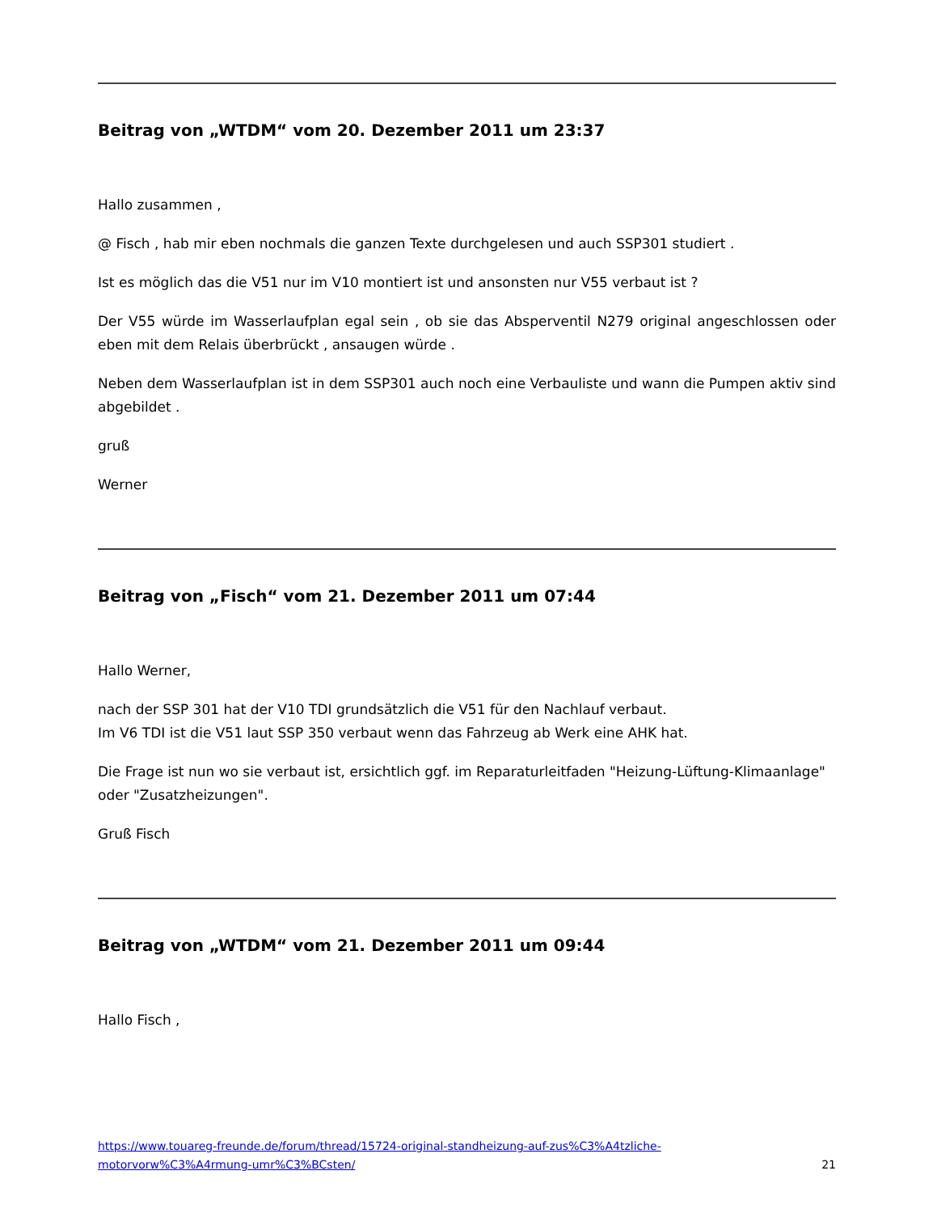Beitrag von „WTDM“ vom 20. Dezember 2011 um 23:37
Hallo zusammen ,
@ Fisch , hab mir eben nochmals die ganzen Texte durchgelesen und auch SSP301 studiert .
Ist es möglich das die V51 nur im V10 montiert ist und ansonsten nur V55 verbaut ist ?
Der V55 würde im Wasserlaufplan egal sein , ob sie das Absperventil N279 original angeschlossen oder eben mit dem Relais überbrückt , ansaugen würde .
Neben dem Wasserlaufplan ist in dem SSP301 auch noch eine Verbauliste und wann die Pumpen aktiv sind abgebildet .
gruß
Werner
Beitrag von „Fisch“ vom 21. Dezember 2011 um 07:44
Hallo Werner,
nach der SSP 301 hat der V10 TDI grundsätzlich die V51 für den Nachlauf verbaut.
Im V6 TDI ist die V51 laut SSP 350 verbaut wenn das Fahrzeug ab Werk eine AHK hat.
Die Frage ist nun wo sie verbaut ist, ersichtlich ggf. im Reparaturleitfaden "Heizung-Lüftung-Klimaanlage"
oder "Zusatzheizungen".
Gruß Fisch
Beitrag von „WTDM“ vom 21. Dezember 2011 um 09:44
Hallo Fisch ,
https://www.touareg-freunde.de/forum/thread/15724-original-standheizung-auf-zus%C3%A4tzliche-
motorvorw%C3%A4rmung-umr%C3%BCsten/ 21